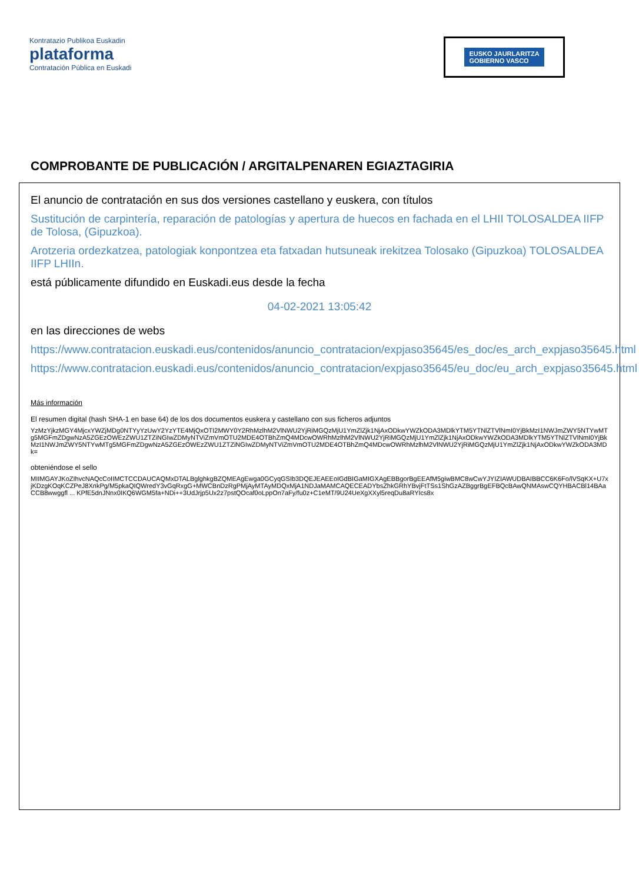Kontratazio Publikoa Euskadin
plataforma
Contratación Pública en Euskadi
EUSKO JAURLARITZA
GOBIERNO VASCO
COMPROBANTE DE PUBLICACIÓN / ARGITALPENAREN EGIAZTAGIRIA
El anuncio de contratación en sus dos versiones castellano y euskera, con títulos
Sustitución de carpintería, reparación de patologías y apertura de huecos en fachada en el LHII TOLOSALDEA IIFP de Tolosa, (Gipuzkoa).
Arotzeria ordezkatzea, patologiak konpontzea eta fatxadan hutsuneak irekitzea Tolosako (Gipuzkoa) TOLOSALDEA IIFP LHIIn.
está públicamente difundido en Euskadi.eus desde la fecha
04-02-2021 13:05:42
en las direcciones de webs
https://www.contratacion.euskadi.eus/contenidos/anuncio_contratacion/expjaso35645/es_doc/es_arch_expjaso35645.html
https://www.contratacion.euskadi.eus/contenidos/anuncio_contratacion/expjaso35645/eu_doc/eu_arch_expjaso35645.html
Más información
El resumen digital (hash SHA-1 en base 64) de los dos documentos euskera y castellano con sus ficheros adjuntos
YzMzYjkzMGY4MjcxYWZjMDg0NTYyYzUwY2YzYTE4MjQxOTI2MWY0Y2RhMzlhM2VlNWU2YjRiMGQzMjU1YmZlZjk1NjAxODkwYWZkODA3MDlkYTM5YTNlZTVlNmI0YjBkMzI1NWJmZWY5NTYwMTg5MGFmZDgwNzA5ZGEzOWEzZWU1ZTZiNGIwZDMyNTViZmVmOTU2MDE4OTBhZmQ4MDcwOWRhMzlhM2VlNWU2YjRiMGQzMjU1YmZlZjk1NjAxODkwYWZkODA3MDlkYTM5YTNlZTVlNmI0YjBkMzI1NWJmZWY5NTYwMTg5MGFmZDgwNzA5ZGEzOWEzZWU1ZTZiNGIwZDMyNTViZmVmOTU2MDE4OTBhZmQ4MDcwOWRhMzlhM2VlNWU2YjRiMGQzMjU1YmZlZjk1NjAxODkwYWZkODA3MDk=
obteniéndose el sello
MIIMGAYJKoZIhvcNAQcCoIIMCTCCDAUCAQMxDTALBglghkgBZQMEAgEwga0GCyqGSIb3DQEJEAEEoIGdBIGaMIGXAgEBBgorBgEEAfM5giwBMC8wCwYJYIZIAWUDBAIBBCC6K6Fo/lVSqKX+U7xjKDzgKOqKCZPeJ8XnkPg/M5pkaQIQWredY3vGqRxgG+MWCBnDzRgPMjAyMTAyMDQxMjA1NDJaMAMCAQECEADYbsZhkGRhYBvjFtTSs1ShGzAZBggrBgEFBQcBAwQNMAswCQYHBACBl14BAaCCB8wwggfl ... KPfE5dnJNnx0IKQ6WGM5fa+NDi++3UdJrjp5Ux2z7pstQOcaf0oLppOn7aFy/fu0z+C1eMT/9U24UeXgXXyl5reqDu8aRYIcs8x